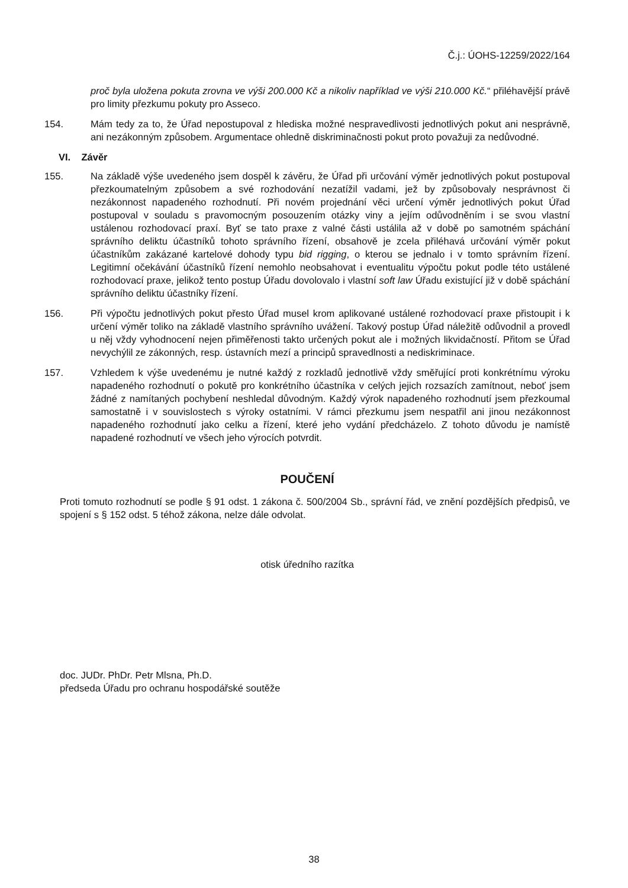Č.j.: ÚOHS-12259/2022/164
proč byla uložena pokuta zrovna ve výši 200.000 Kč a nikoliv například ve výši 210.000 Kč.“ přiléhavější právě pro limity přezkumu pokuty pro Asseco.
154. Mám tedy za to, že Úřad nepostupoval z hlediska možné nespravedlivosti jednotlivých pokut ani nesprávně, ani nezákonným způsobem. Argumentace ohledně diskriminačnosti pokut proto považuji za nedůvodné.
VI. Závěr
155. Na základě výše uvedeného jsem dospěl k závěru, že Úřad při určování výměr jednotlivých pokut postupoval přezkoumatelným způsobem a své rozhodování nezatížil vadami, jež by způsobovaly nesprávnost či nezákonnost napadeného rozhodnutí. Při novém projednání věci určení výměr jednotlivých pokut Úřad postupoval v souladu s pravomocným posouzením otázky viny a jejím odůvodněním i se svou vlastní ustálenou rozhodovací praxí. Byť se tato praxe z valné části ustálila až v době po samotném spáchání správního deliktu účastníků tohoto správního řízení, obsahově je zcela přiléhavá určování výměr pokut účastníkům zakázané kartelové dohody typu bid rigging, o kterou se jednalo i v tomto správním řízení. Legitimní očekávání účastníků řízení nemohlo neobsahovat i eventualitu výpočtu pokut podle této ustálené rozhodovací praxe, jelikož tento postup Úřadu dovolovalo i vlastní soft law Úřadu existující již v době spáchání správního deliktu účastníky řízení.
156. Při výpočtu jednotlivých pokut přesto Úřad musel krom aplikované ustálené rozhodovací praxe přistoupit i k určení výměr toliko na základě vlastního správního uvážení. Takový postup Úřad náležitě odůvodnil a provedl u něj vždy vyhodnocení nejen přiměřenosti takto určených pokut ale i možných likvidačností. Přitom se Úřad nevychýlil ze zákonných, resp. ústavních mezí a principů spravedlnosti a nediskriminace.
157. Vzhledem k výše uvedenému je nutné každý z rozkladů jednotlivě vždy směřující proti konkrétnímu výroku napadeného rozhodnutí o pokutě pro konkrétního účastníka v celých jejich rozsazích zamítnout, neboť jsem žádné z namítaných pochybení neshledal důvodným. Každý výrok napadeného rozhodnutí jsem přezkoumal samostatně i v souvislostech s výroky ostatními. V rámci přezkumu jsem nespatřil ani jinou nezákonnost napadeného rozhodnutí jako celku a řízení, které jeho vydání předcházelo. Z tohoto důvodu je namístě napadené rozhodnutí ve všech jeho výrocích potvrdit.
POUČENÍ
Proti tomuto rozhodnutí se podle § 91 odst. 1 zákona č. 500/2004 Sb., správní řád, ve znění pozdějších předpisů, ve spojení s § 152 odst. 5 téhož zákona, nelze dále odvolat.
otisk úředního razítka
doc. JUDr. PhDr. Petr Mlsna, Ph.D.
předseda Úřadu pro ochranu hospodářské soutěže
38